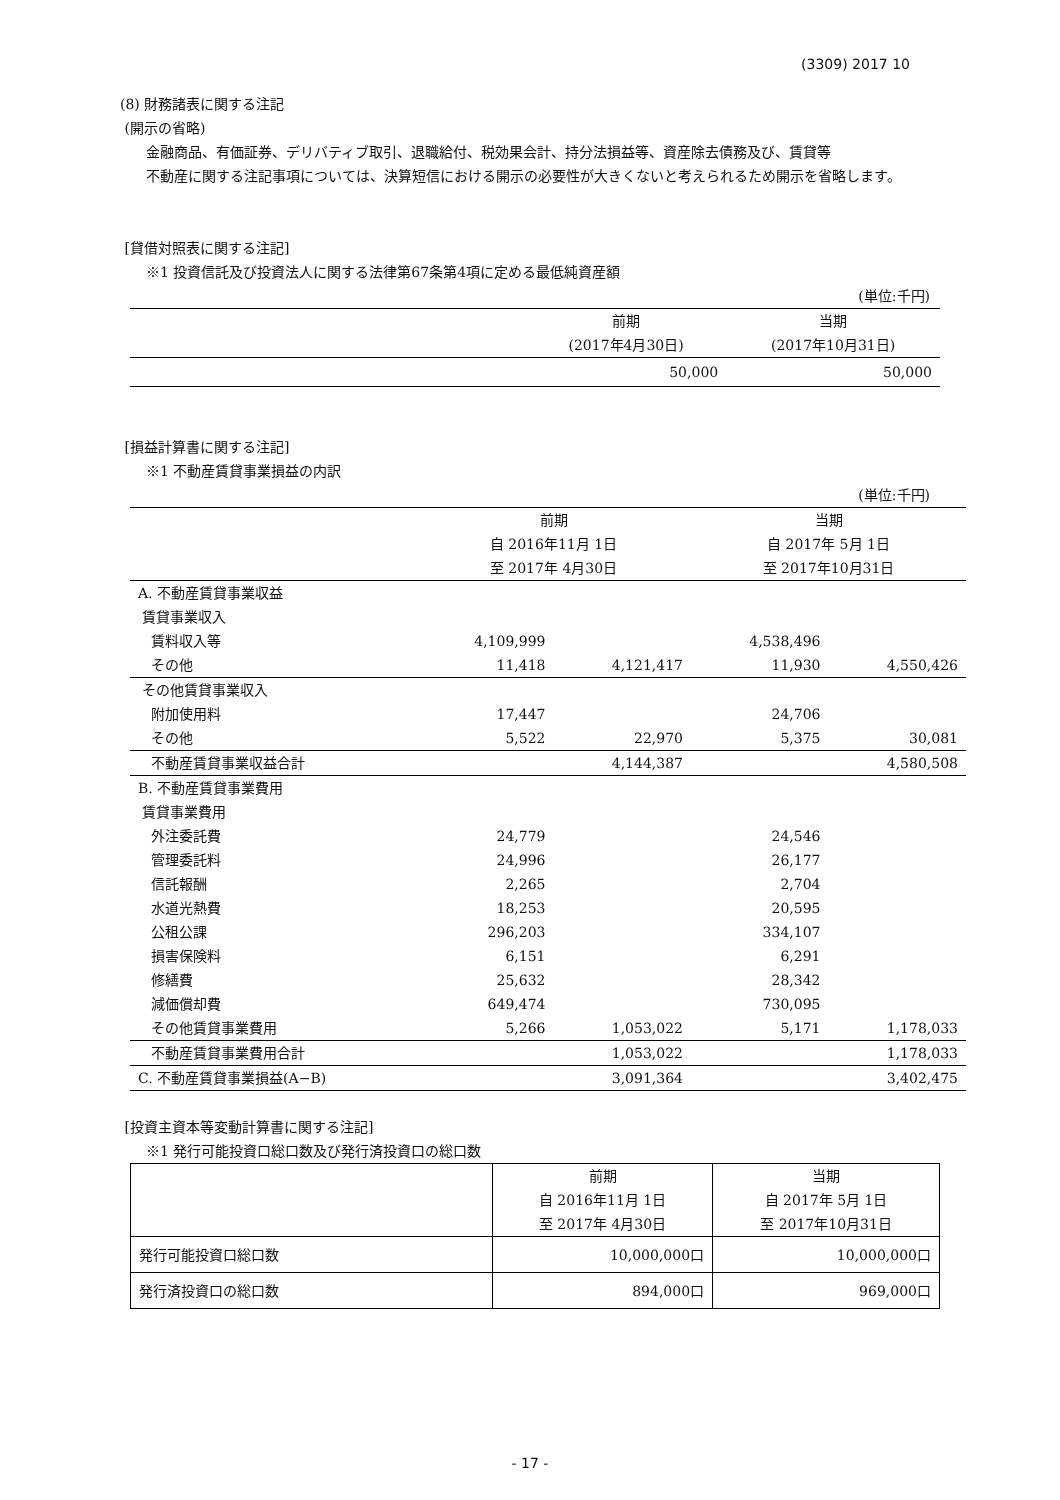(3309) 2017 10
(8) 財務諸表に関する注記
(開示の省略)
金融商品、有価証券、デリバティブ取引、退職給付、税効果会計、持分法損益等、資産除去債務及び、賃貸等
不動産に関する注記事項については、決算短信における開示の必要性が大きくないと考えられるため開示を省略します。
[貸借対照表に関する注記]
※1 投資信託及び投資法人に関する法律第67条第4項に定める最低純資産額
(単位:千円)
| | 前期 (2017年4月30日) | 当期 (2017年10月31日) |
| --- | --- | --- |
| | 50,000 | 50,000 |
[損益計算書に関する注記]
※1 不動産賃貸事業損益の内訳
(単位:千円)
| | 前期 自 2016年11月 1日 至 2017年 4月30日 | | 当期 自 2017年 5月 1日 至 2017年10月31日 | |
| --- | --- | --- | --- | --- |
| A. 不動産賃貸事業収益 | | | | |
| 賃貸事業収入 | | | | |
| 賃料収入等 | 4,109,999 | | 4,538,496 | |
| その他 | 11,418 | 4,121,417 | 11,930 | 4,550,426 |
| その他賃貸事業収入 | | | | |
| 附加使用料 | 17,447 | | 24,706 | |
| その他 | 5,522 | 22,970 | 5,375 | 30,081 |
| 不動産賃貸事業収益合計 | | 4,144,387 | | 4,580,508 |
| B. 不動産賃貸事業費用 | | | | |
| 賃貸事業費用 | | | | |
| 外注委託費 | 24,779 | | 24,546 | |
| 管理委託料 | 24,996 | | 26,177 | |
| 信託報酬 | 2,265 | | 2,704 | |
| 水道光熱費 | 18,253 | | 20,595 | |
| 公租公課 | 296,203 | | 334,107 | |
| 損害保険料 | 6,151 | | 6,291 | |
| 修繕費 | 25,632 | | 28,342 | |
| 減価償却費 | 649,474 | | 730,095 | |
| その他賃貸事業費用 | 5,266 | 1,053,022 | 5,171 | 1,178,033 |
| 不動産賃貸事業費用合計 | | 1,053,022 | | 1,178,033 |
| C. 不動産賃貸事業損益(A−B) | | 3,091,364 | | 3,402,475 |
[投資主資本等変動計算書に関する注記]
※1 発行可能投資口総口数及び発行済投資口の総口数
| | 前期 自 2016年11月 1日 至 2017年 4月30日 | 当期 自 2017年 5月 1日 至 2017年10月31日 |
| --- | --- | --- |
| 発行可能投資口総口数 | 10,000,000口 | 10,000,000口 |
| 発行済投資口の総口数 | 894,000口 | 969,000口 |
- 17 -